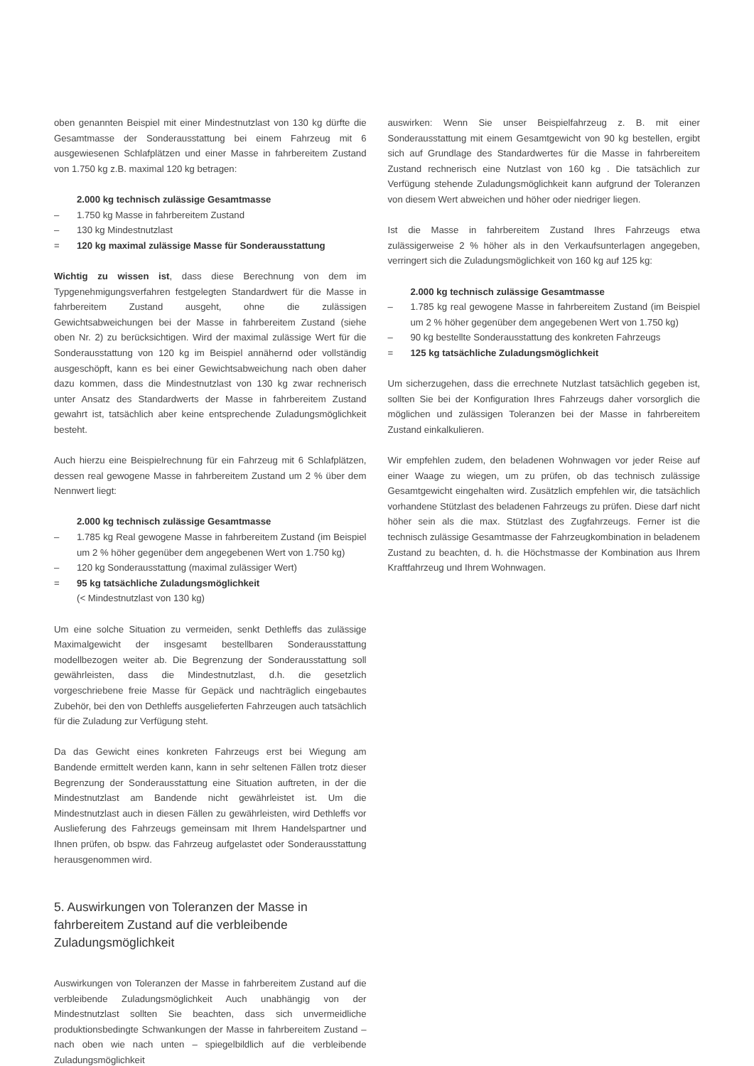oben genannten Beispiel mit einer Mindestnutzlast von 130 kg dürfte die Gesamtmasse der Sonderausstattung bei einem Fahrzeug mit 6 ausgewiesenen Schlafplätzen und einer Masse in fahrbereitem Zustand von 1.750 kg z.B. maximal 120 kg betragen:
2.000 kg technisch zulässige Gesamtmasse
– 1.750 kg Masse in fahrbereitem Zustand
– 130 kg Mindestnutzlast
= 120 kg maximal zulässige Masse für Sonderausstattung
Wichtig zu wissen ist, dass diese Berechnung von dem im Typgenehmigungsverfahren festgelegten Standardwert für die Masse in fahrbereitem Zustand ausgeht, ohne die zulässigen Gewichtsabweichungen bei der Masse in fahrbereitem Zustand (siehe oben Nr. 2) zu berücksichtigen. Wird der maximal zulässige Wert für die Sonderausstattung von 120 kg im Beispiel annähernd oder vollständig ausgeschöpft, kann es bei einer Gewichtsabweichung nach oben daher dazu kommen, dass die Mindestnutzlast von 130 kg zwar rechnerisch unter Ansatz des Standardwerts der Masse in fahrbereitem Zustand gewahrt ist, tatsächlich aber keine entsprechende Zuladungsmöglichkeit besteht.
Auch hierzu eine Beispielrechnung für ein Fahrzeug mit 6 Schlafplätzen, dessen real gewogene Masse in fahrbereitem Zustand um 2 % über dem Nennwert liegt:
2.000 kg technisch zulässige Gesamtmasse
– 1.785 kg Real gewogene Masse in fahrbereitem Zustand (im Beispiel um 2 % höher gegenüber dem angegebenen Wert von 1.750 kg)
– 120 kg Sonderausstattung (maximal zulässiger Wert)
= 95 kg tatsächliche Zuladungsmöglichkeit
(< Mindestnutzlast von 130 kg)
Um eine solche Situation zu vermeiden, senkt Dethleffs das zulässige Maximalgewicht der insgesamt bestellbaren Sonderausstattung modellbezogen weiter ab. Die Begrenzung der Sonderausstattung soll gewährleisten, dass die Mindestnutzlast, d.h. die gesetzlich vorgeschriebene freie Masse für Gepäck und nachträglich eingebautes Zubehör, bei den von Dethleffs ausgelieferten Fahrzeugen auch tatsächlich für die Zuladung zur Verfügung steht.
Da das Gewicht eines konkreten Fahrzeugs erst bei Wiegung am Bandende ermittelt werden kann, kann in sehr seltenen Fällen trotz dieser Begrenzung der Sonderausstattung eine Situation auftreten, in der die Mindestnutzlast am Bandende nicht gewährleistet ist. Um die Mindestnutzlast auch in diesen Fällen zu gewährleisten, wird Dethleffs vor Auslieferung des Fahrzeugs gemeinsam mit Ihrem Handelspartner und Ihnen prüfen, ob bspw. das Fahrzeug aufgelastet oder Sonderausstattung herausgenommen wird.
5. Auswirkungen von Toleranzen der Masse in fahrbereitem Zustand auf die verbleibende Zuladungsmöglichkeit
Auswirkungen von Toleranzen der Masse in fahrbereitem Zustand auf die verbleibende Zuladungsmöglichkeit Auch unabhängig von der Mindestnutzlast sollten Sie beachten, dass sich unvermeidliche produktionsbedingte Schwankungen der Masse in fahrbereitem Zustand – nach oben wie nach unten – spiegelbildlich auf die verbleibende Zuladungsmöglichkeit
auswirken: Wenn Sie unser Beispielfahrzeug z. B. mit einer Sonderausstattung mit einem Gesamtgewicht von 90 kg bestellen, ergibt sich auf Grundlage des Standardwertes für die Masse in fahrbereitem Zustand rechnerisch eine Nutzlast von 160 kg . Die tatsächlich zur Verfügung stehende Zuladungsmöglichkeit kann aufgrund der Toleranzen von diesem Wert abweichen und höher oder niedriger liegen.
Ist die Masse in fahrbereitem Zustand Ihres Fahrzeugs etwa zulässigerweise 2 % höher als in den Verkaufsunterlagen angegeben, verringert sich die Zuladungsmöglichkeit von 160 kg auf 125 kg:
2.000 kg technisch zulässige Gesamtmasse
– 1.785 kg real gewogene Masse in fahrbereitem Zustand (im Beispiel um 2 % höher gegenüber dem angegebenen Wert von 1.750 kg)
– 90 kg bestellte Sonderausstattung des konkreten Fahrzeugs
= 125 kg tatsächliche Zuladungsmöglichkeit
Um sicherzugehen, dass die errechnete Nutzlast tatsächlich gegeben ist, sollten Sie bei der Konfiguration Ihres Fahrzeugs daher vorsorglich die möglichen und zulässigen Toleranzen bei der Masse in fahrbereitem Zustand einkalkulieren.
Wir empfehlen zudem, den beladenen Wohnwagen vor jeder Reise auf einer Waage zu wiegen, um zu prüfen, ob das technisch zulässige Gesamtgewicht eingehalten wird. Zusätzlich empfehlen wir, die tatsächlich vorhandene Stützlast des beladenen Fahrzeugs zu prüfen. Diese darf nicht höher sein als die max. Stützlast des Zugfahrzeugs. Ferner ist die technisch zulässige Gesamtmasse der Fahrzeugkombination in beladenem Zustand zu beachten, d. h. die Höchstmasse der Kombination aus Ihrem Kraftfahrzeug und Ihrem Wohnwagen.